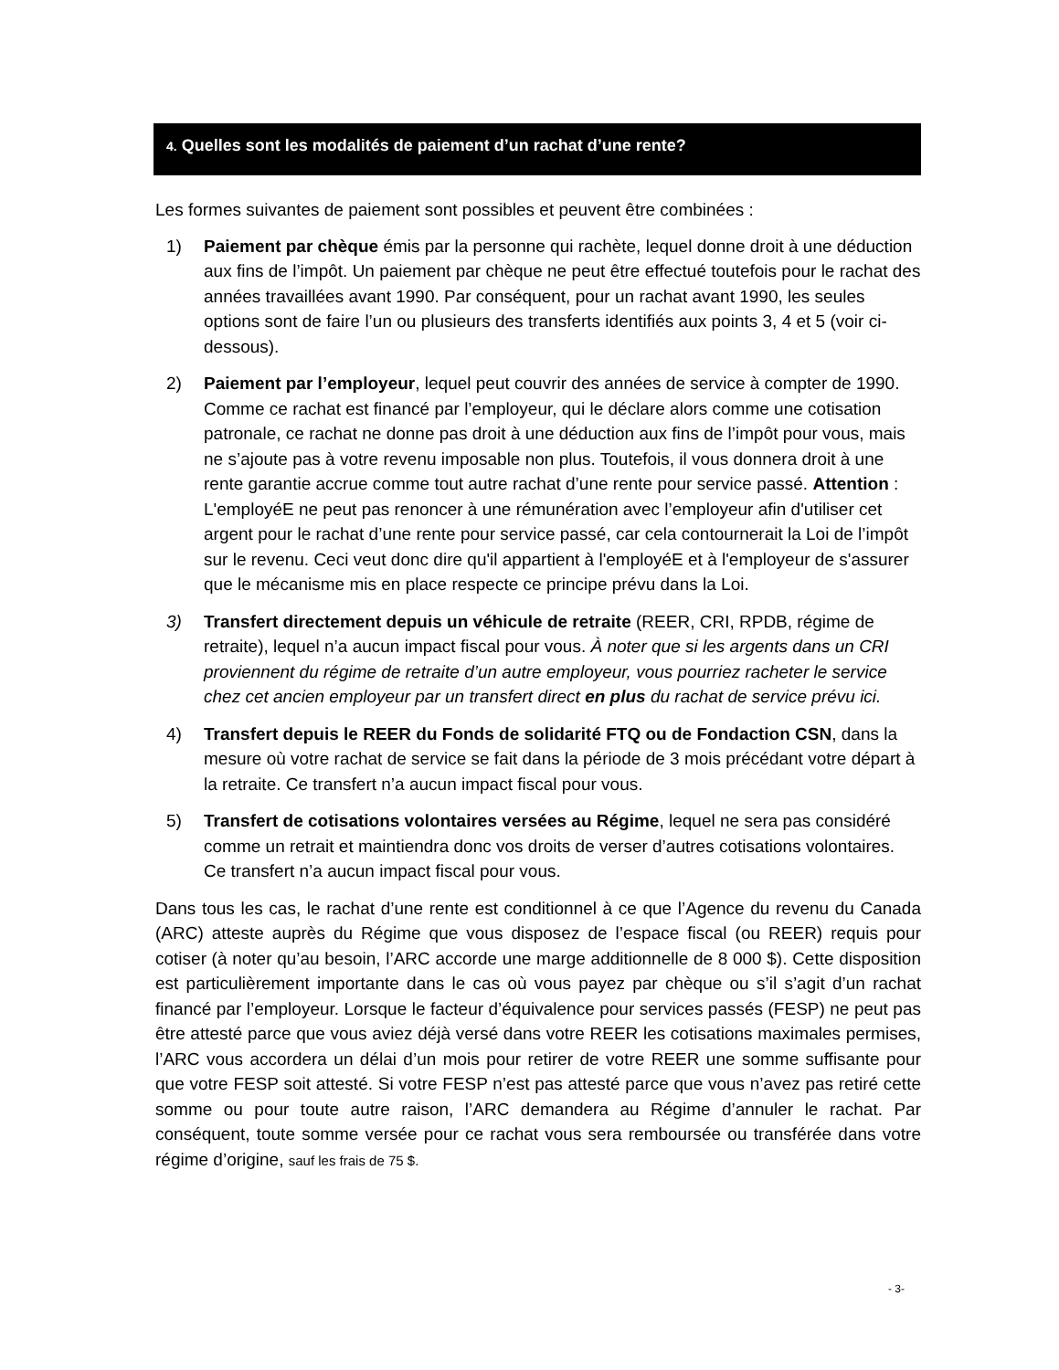4. Quelles sont les modalités de paiement d’un rachat d’une rente?
Les formes suivantes de paiement sont possibles et peuvent être combinées :
1) Paiement par chèque émis par la personne qui rachète, lequel donne droit à une déduction aux fins de l’impôt. Un paiement par chèque ne peut être effectué toutefois pour le rachat des années travaillées avant 1990. Par conséquent, pour un rachat avant 1990, les seules options sont de faire l’un ou plusieurs des transferts identifiés aux points 3, 4 et 5 (voir ci-dessous).
2) Paiement par l’employeur, lequel peut couvrir des années de service à compter de 1990. Comme ce rachat est financé par l’employeur, qui le déclare alors comme une cotisation patronale, ce rachat ne donne pas droit à une déduction aux fins de l’impôt pour vous, mais ne s’ajoute pas à votre revenu imposable non plus. Toutefois, il vous donnera droit à une rente garantie accrue comme tout autre rachat d’une rente pour service passé. Attention : L'employéE ne peut pas renoncer à une rémunération avec l’employeur afin d'utiliser cet argent pour le rachat d’une rente pour service passé, car cela contournerait la Loi de l’impôt sur le revenu. Ceci veut donc dire qu'il appartient à l'employéE et à l'employeur de s'assurer que le mécanisme mis en place respecte ce principe prévu dans la Loi.
3) Transfert directement depuis un véhicule de retraite (REER, CRI, RPDB, régime de retraite), lequel n’a aucun impact fiscal pour vous. À noter que si les argents dans un CRI proviennent du régime de retraite d’un autre employeur, vous pourriez racheter le service chez cet ancien employeur par un transfert direct en plus du rachat de service prévu ici.
4) Transfert depuis le REER du Fonds de solidarité FTQ ou de Fondaction CSN, dans la mesure où votre rachat de service se fait dans la période de 3 mois précédant votre départ à la retraite. Ce transfert n’a aucun impact fiscal pour vous.
5) Transfert de cotisations volontaires versées au Régime, lequel ne sera pas considéré comme un retrait et maintiendra donc vos droits de verser d’autres cotisations volontaires. Ce transfert n’a aucun impact fiscal pour vous.
Dans tous les cas, le rachat d’une rente est conditionnel à ce que l’Agence du revenu du Canada (ARC) atteste auprès du Régime que vous disposez de l’espace fiscal (ou REER) requis pour cotiser (à noter qu’au besoin, l’ARC accorde une marge additionnelle de 8 000 $). Cette disposition est particulièrement importante dans le cas où vous payez par chèque ou s’il s’agit d’un rachat financé par l’employeur. Lorsque le facteur d’équivalence pour services passés (FESP) ne peut pas être attesté parce que vous aviez déjà versé dans votre REER les cotisations maximales permises, l’ARC vous accordera un délai d’un mois pour retirer de votre REER une somme suffisante pour que votre FESP soit attesté. Si votre FESP n’est pas attesté parce que vous n’avez pas retiré cette somme ou pour toute autre raison, l’ARC demandera au Régime d’annuler le rachat. Par conséquent, toute somme versée pour ce rachat vous sera remboursée ou transférée dans votre régime d’origine, sauf les frais de 75 $.
- 3-